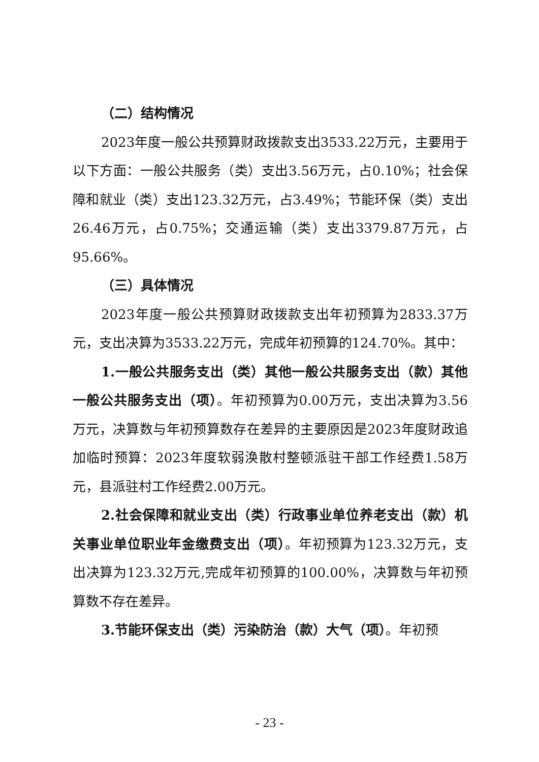（二）结构情况
2023年度一般公共预算财政拨款支出3533.22万元，主要用于以下方面：一般公共服务（类）支出3.56万元，占0.10%；社会保障和就业（类）支出123.32万元，占3.49%；节能环保（类）支出26.46万元，占0.75%；交通运输（类）支出3379.87万元，占95.66%。
（三）具体情况
2023年度一般公共预算财政拨款支出年初预算为2833.37万元，支出决算为3533.22万元，完成年初预算的124.70%。其中：
1.一般公共服务支出（类）其他一般公共服务支出（款）其他一般公共服务支出（项）。年初预算为0.00万元，支出决算为3.56万元，决算数与年初预算数存在差异的主要原因是2023年度财政追加临时预算：2023年度软弱涣散村整顿派驻干部工作经费1.58万元，县派驻村工作经费2.00万元。
2.社会保障和就业支出（类）行政事业单位养老支出（款）机关事业单位职业年金缴费支出（项）。年初预算为123.32万元，支出决算为123.32万元,完成年初预算的100.00%，决算数与年初预算数不存在差异。
3.节能环保支出（类）污染防治（款）大气（项）。年初预
- 23 -